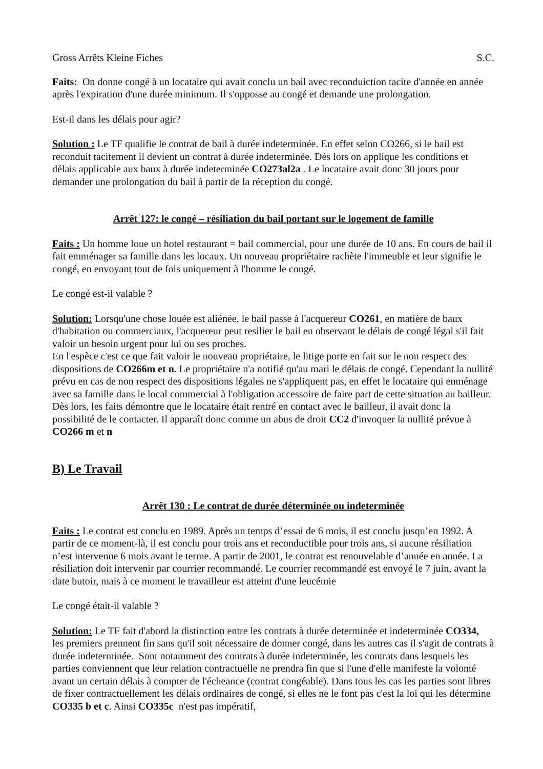Gross Arrêts Kleine Fiches S.C.
Faits: On donne congé à un locataire qui avait conclu un bail avec reconduiction tacite d'année en année après l'expiration d'une durée minimum. Il s'opposse au congé et demande une prolongation.
Est-il dans les délais pour agir?
Solution : Le TF qualifie le contrat de bail à durée indeterminée. En effet selon CO266, si le bail est reconduit tacitement il devient un contrat à durée indeterminée. Dès lors on applique les conditions et délais applicable aux baux à durée indeterminée CO273al2a . Le locataire avait donc 30 jours pour demander une prolongation du bail à partir de la réception du congé.
Arrêt 127: le congé – résiliation du bail portant sur le logement de famille
Faits : Un homme loue un hotel restaurant = bail commercial, pour une durée de 10 ans. En cours de bail il fait emménager sa famille dans les locaux. Un nouveau propriétaire rachète l'immeuble et leur signifie le congé, en envoyant tout de fois uniquement à l'homme le congé.
Le congé est-il valable ?
Solution: Lorsqu'une chose louée est aliénée, le bail passe à l'acquereur CO261, en matière de baux d'habitation ou commerciaux, l'acquereur peut resilier le bail en observant le délais de congé légal s'il fait valoir un besoin urgent pour lui ou ses proches.
En l'espèce c'est ce que fait valoir le nouveau propriétaire, le litige porte en fait sur le non respect des dispositions de CO266m et n. Le propriétaire n'a notifié qu'au mari le délais de congé. Cependant la nullité prévu en cas de non respect des dispositions légales ne s'appliquent pas, en effet le locataire qui enménage avec sa famille dans le local commercial à l'obligation accessoire de faire part de cette situation au bailleur. Dès lors, les faits démontre que le locataire était rentré en contact avec le bailleur, il avait donc la possibilité de le contacter. Il apparaît donc comme un abus de droit CC2 d'invoquer la nullité prévue à CO266 m et n
B) Le Travail
Arrêt 130 : Le contrat de durée déterminée ou indeterminée
Faits : Le contrat est conclu en 1989. Après un temps d’essai de 6 mois, il est conclu jusqu’en 1992. A partir de ce moment-là, il est conclu pour trois ans et reconductible pour trois ans, si aucune résiliation n’est intervenue 6 mois avant le terme. A partir de 2001, le contrat est renouvelable d’année en année. La résiliation doit intervenir par courrier recommandé. Le courrier recommandé est envoyé le 7 juin, avant la date butoir, mais à ce moment le travailleur est atteint d'une leucémie
Le congé était-il valable ?
Solution: Le TF fait d'abord la distinction entre les contrats à durée determinée et indeterminée CO334, les premiers prennent fin sans qu'il soit nécessaire de donner congé, dans les autres cas il s'agit de contrats à durée indeterminée. Sont notamment des contrats à durée indeterminée, les contrats dans lesquels les parties conviennent que leur relation contractuelle ne prendra fin que si l'une d'elle manifeste la volonté avant un certain délais à compter de l'écheance (contrat congéable). Dans tous les cas les parties sont libres de fixer contractuellement les délais ordinaires de congé, si elles ne le font pas c'est la loi qui les détermine CO335 b et c. Ainsi CO335c n'est pas impératif,